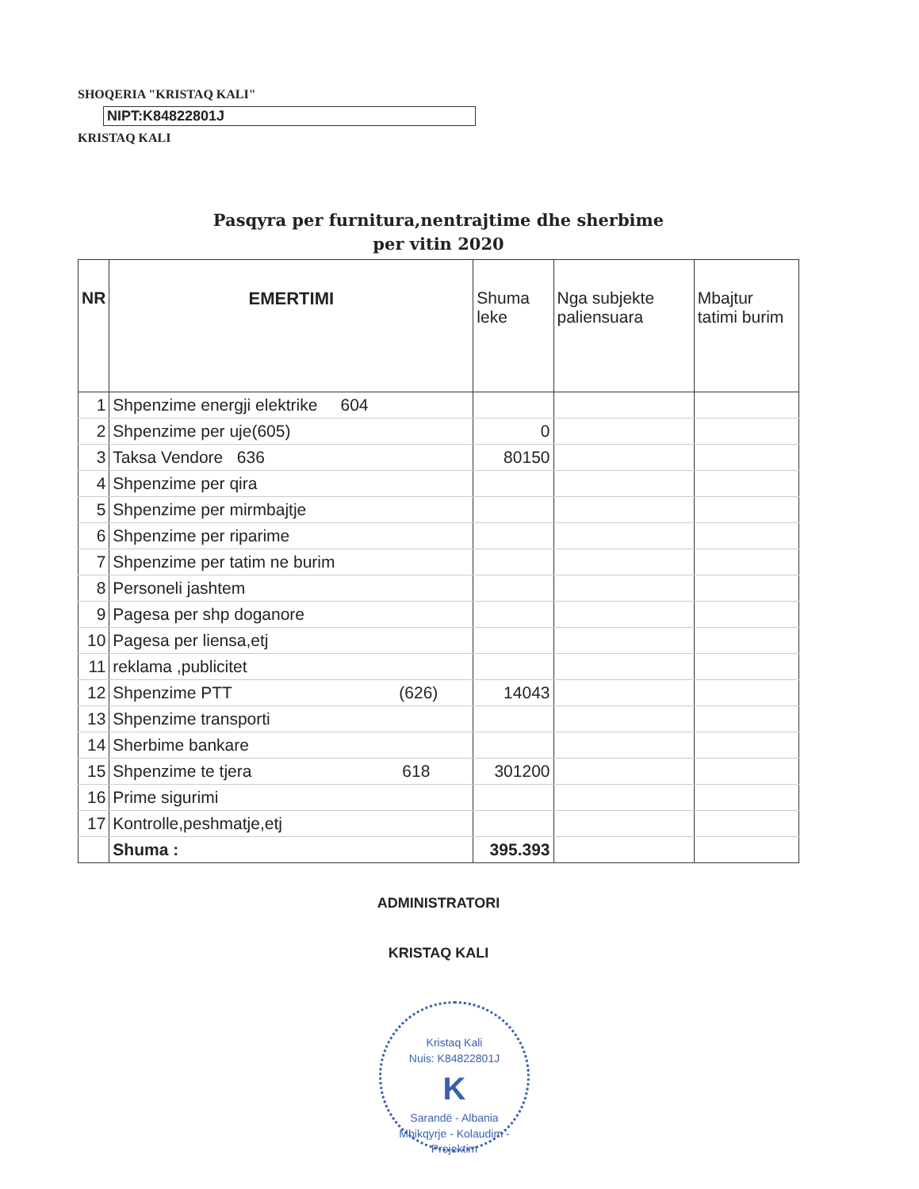SHOQERIA "KRISTAQ KALI"
NIPT:K84822801J
KRISTAQ KALI
Pasqyra per furnitura,nentrajtime dhe sherbime
per vitin 2020
| NR | EMERTIMI | Shuma leke | Nga subjekte paliensuara | Mbajtur tatimi burim |
| --- | --- | --- | --- | --- |
| 1 | Shpenzime energji elektrike 604 | | | |
| 2 | Shpenzime per uje(605) | 0 | | |
| 3 | Taksa Vendore 636 | 80150 | | |
| 4 | Shpenzime per qira | | | |
| 5 | Shpenzime per mirmbajtje | | | |
| 6 | Shpenzime per riparime | | | |
| 7 | Shpenzime per tatim ne burim | | | |
| 8 | Personeli jashtem | | | |
| 9 | Pagesa per shp doganore | | | |
| 10 | Pagesa per liensa,etj | | | |
| 11 | reklama ,publicitet | | | |
| 12 | Shpenzime PTT (626) | 14043 | | |
| 13 | Shpenzime transporti | | | |
| 14 | Sherbime bankare | | | |
| 15 | Shpenzime te tjera 618 | 301200 | | |
| 16 | Prime sigurimi | | | |
| 17 | Kontrolle,peshmatje,etj | | | |
| | Shuma : | 395.393 | | |
ADMINISTRATORI
KRISTAQ KALI
Kristaq Kali
Nuis: K84822801J
K
Sarandë - Albania
Mbikqyrje - Kolaudim - Projektim